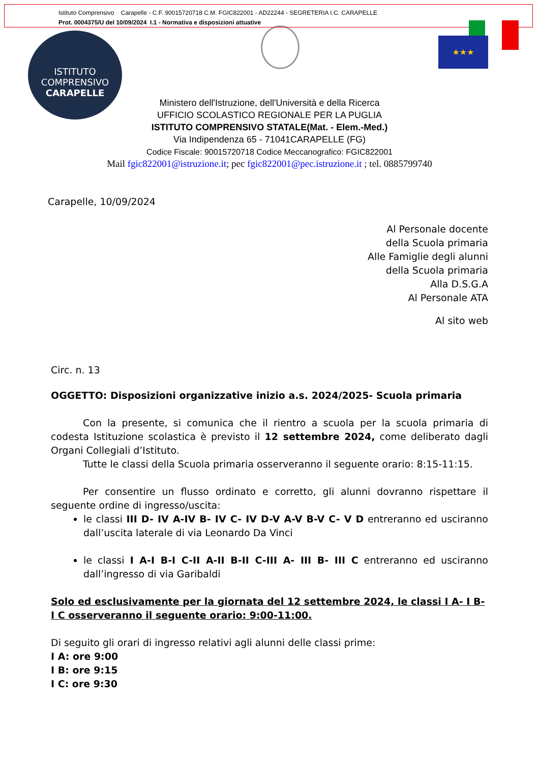Istituto Comprensivo Carapelle - C.F. 90015720718 C.M. FGIC822001 - AD22244 - SEGRETERIA I.C. CARAPELLE
Prot. 0004375/U del 10/09/2024 I.1 - Normativa e disposizioni attuative
ISTITUTO COMPRENSIVO
CARAPELLE
★★★
Ministero dell'Istruzione, dell'Università e della Ricerca
UFFICIO SCOLASTICO REGIONALE PER LA PUGLIA
ISTITUTO COMPRENSIVO STATALE(Mat. - Elem.-Med.)
Via Indipendenza 65 - 71041CARAPELLE (FG)
Codice Fiscale: 90015720718 Codice Meccanografico: FGIC822001
Mail fgic822001@istruzione.it; pec fgic822001@pec.istruzione.it ; tel. 0885799740
Carapelle, 10/09/2024
Al Personale docente
della Scuola primaria
Alle Famiglie degli alunni
della Scuola primaria
Alla D.S.G.A
Al Personale ATA
Al sito web
Circ. n. 13
OGGETTO: Disposizioni organizzative inizio a.s. 2024/2025- Scuola primaria
Con la presente, si comunica che il rientro a scuola per la scuola primaria di codesta Istituzione scolastica è previsto il 12 settembre 2024, come deliberato dagli Organi Collegiali d’Istituto.
Tutte le classi della Scuola primaria osserveranno il seguente orario: 8:15-11:15.
Per consentire un flusso ordinato e corretto, gli alunni dovranno rispettare il seguente ordine di ingresso/uscita:
le classi III D- IV A-IV B- IV C- IV D-V A-V B-V C- V D entreranno ed usciranno dall’uscita laterale di via Leonardo Da Vinci
le classi I A-I B-I C-II A-II B-II C-III A- III B- III C entreranno ed usciranno dall’ingresso di via Garibaldi
Solo ed esclusivamente per la giornata del 12 settembre 2024, le classi I A- I B- I C osserveranno il seguente orario: 9:00-11:00.
Di seguito gli orari di ingresso relativi agli alunni delle classi prime:
I A: ore 9:00
I B: ore 9:15
I C: ore 9:30